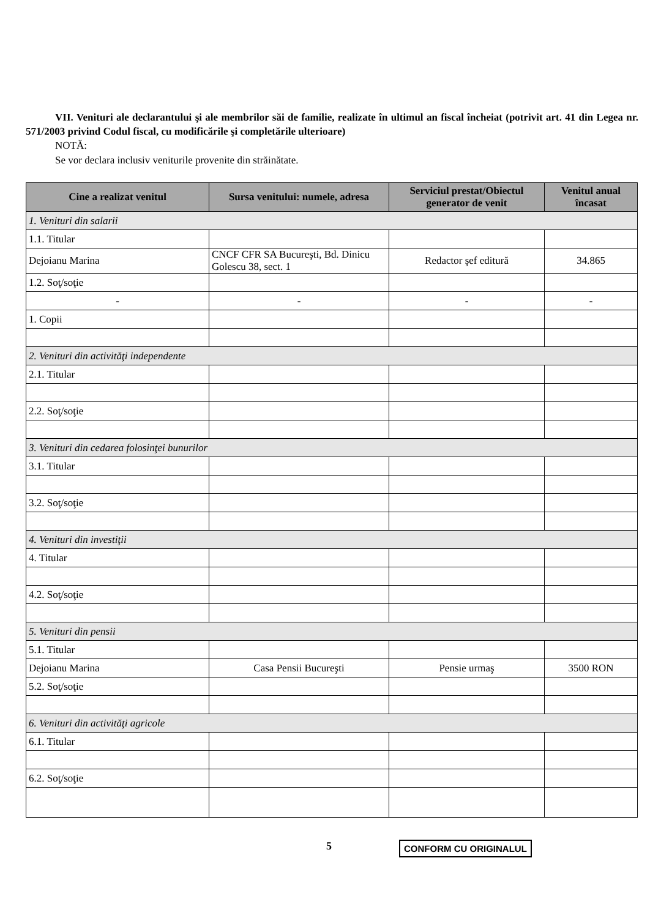VII. Venituri ale declarantului şi ale membrilor săi de familie, realizate în ultimul an fiscal încheiat (potrivit art. 41 din Legea nr. 571/2003 privind Codul fiscal, cu modificările şi completările ulterioare)
NOTĂ:
Se vor declara inclusiv veniturile provenite din străinătate.
| Cine a realizat venitul | Sursa venitului: numele, adresa | Serviciul prestat/Obiectul generator de venit | Venitul anual încasat |
| --- | --- | --- | --- |
| 1. Venituri din salarii | | | |
| 1.1. Titular | | | |
| Dejoianu Marina | CNCF CFR SA Bucureşti, Bd. Dinicu Golescu 38, sect. 1 | Redactor şef editură | 34.865 |
| 1.2. Soţ/soţie | | | |
| - | - | - | - |
| 1. Copii | | | |
| 2. Venituri din activităţi independente | | | |
| 2.1. Titular | | | |
| 2.2. Soţ/soţie | | | |
| 3. Venituri din cedarea folosinţei bunurilor | | | |
| 3.1. Titular | | | |
| 3.2. Soţ/soţie | | | |
| 4. Venituri din investiţii | | | |
| 4. Titular | | | |
| 4.2. Soţ/soţie | | | |
| 5. Venituri din pensii | | | |
| 5.1. Titular | | | |
| Dejoianu Marina | Casa Pensii Bucureşti | Pensie urmaş | 3500 RON |
| 5.2. Soţ/soţie | | | |
| 6. Venituri din activităţi agricole | | | |
| 6.1. Titular | | | |
| 6.2. Soţ/soţie | | | |
5
CONFORM CU ORIGINALUL